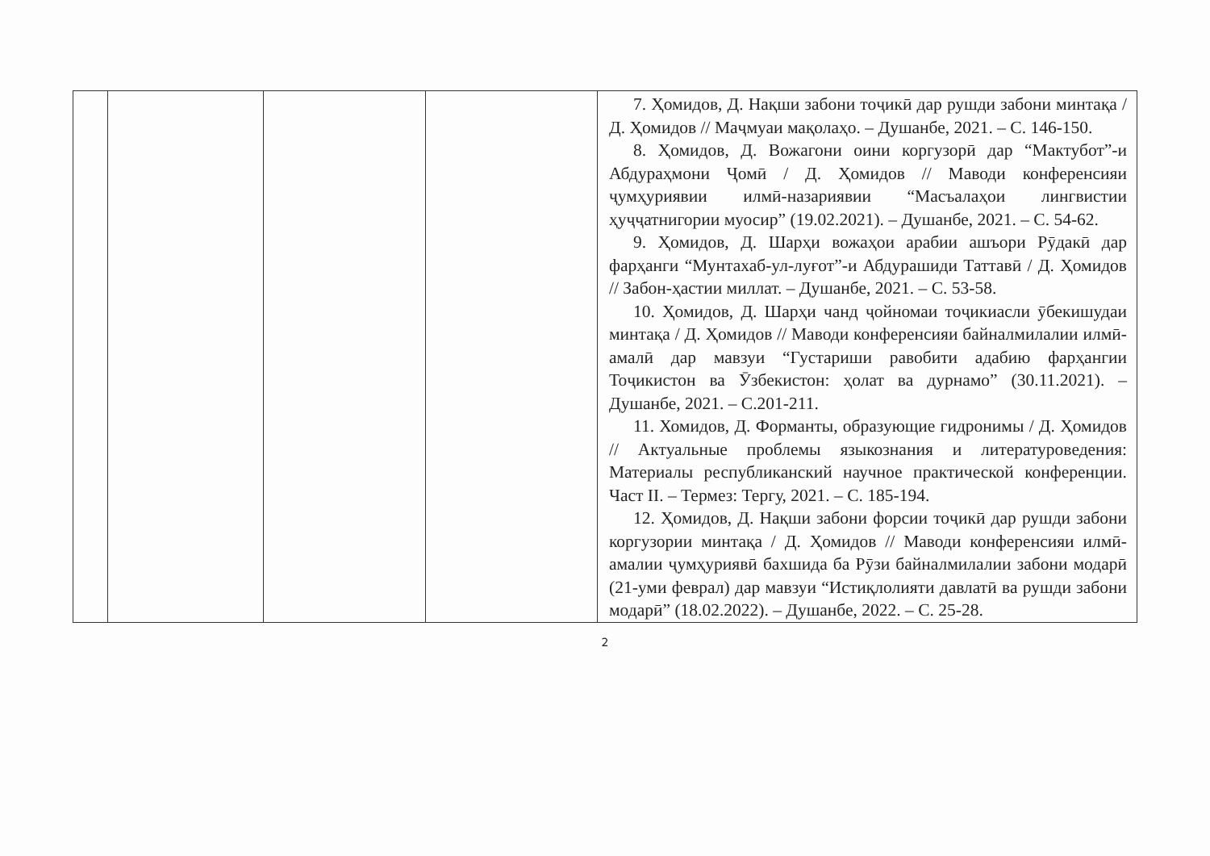| | | | | 7. Ҳомидов, Д. Нақши забони тоҷикӣ дар рушди забони минтақа / Д. Ҳомидов // Маҷмуаи мақолаҳо. – Душанбе, 2021. – С. 146-150. 8. Ҳомидов, Д. Вожагони оини коргузорӣ дар “Мактубот”-и Абдураҳмони Ҷомӣ / Д. Ҳомидов // Маводи конференсияи ҷумҳуриявии илмӣ-назариявии “Масъалаҳои лингвистии ҳуҷҷатнигории муосир” (19.02.2021). – Душанбе, 2021. – С. 54-62. 9. Ҳомидов, Д. Шарҳи вожаҳои арабии ашъори Рӯдакӣ дар фарҳанги “Мунтахаб-ул-луғот”-и Абдурашиди Таттавӣ / Д. Ҳомидов // Забон-ҳастии миллат. – Душанбе, 2021. – С. 53-58. 10. Ҳомидов, Д. Шарҳи чанд ҷойномаи тоҷикиасли ӯбекишудаи минтақа / Д. Ҳомидов // Маводи конференсияи байналмилалии илмӣ-амалӣ дар мавзуи “Густариши равобити адабию фарҳангии Тоҷикистон ва Ӯзбекистон: ҳолат ва дурнамо” (30.11.2021). – Душанбе, 2021. – С.201-211. 11. Хомидов, Д. Форманты, образующие гидронимы / Д. Ҳомидов // Актуальные проблемы языкознания и литературоведения: Материалы республиканский научное практической конференции. Част II. – Термез: Тергу, 2021. – С. 185-194. 12. Ҳомидов, Д. Нақши забони форсии тоҷикӣ дар рушди забони коргузории минтақа / Д. Ҳомидов // Маводи конференсияи илмӣ-амалии ҷумҳуриявӣ бахшида ба Рӯзи байналмилалии забони модарӣ (21-уми феврал) дар мавзуи “Истиқлолияти давлатӣ ва рушди забони модарӣ” (18.02.2022). – Душанбе, 2022. – С. 25-28. |
2